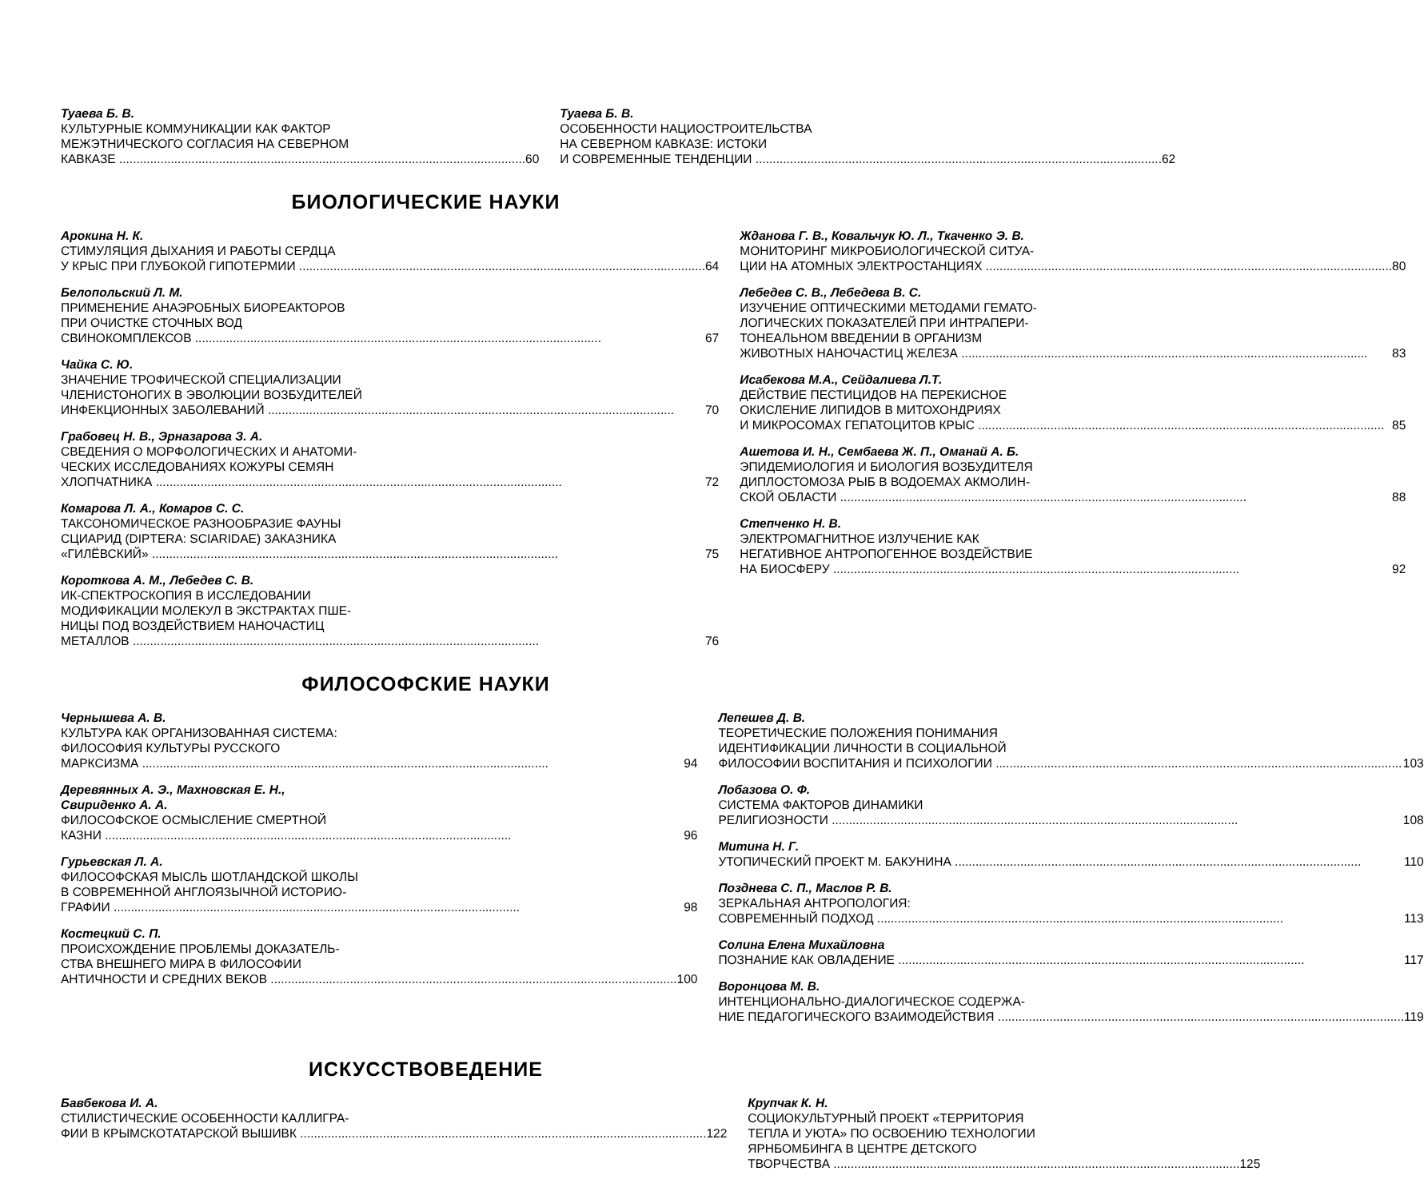Туаева Б. В.
КУЛЬТУРНЫЕ КОММУНИКАЦИИ КАК ФАКТОР
МЕЖЭТНИЧЕСКОГО СОГЛАСИЯ НА СЕВЕРНОМ
КАВКАЗЕ 60
Туаева Б. В.
ОСОБЕННОСТИ НАЦИОСТРОИТЕЛЬСТВА
НА СЕВЕРНОМ КАВКАЗЕ: ИСТОКИ
И СОВРЕМЕННЫЕ ТЕНДЕНЦИИ 62
БИОЛОГИЧЕСКИЕ НАУКИ
Арокина Н. К.
СТИМУЛЯЦИЯ ДЫХАНИЯ И РАБОТЫ СЕРДЦА
У КРЫС ПРИ ГЛУБОКОЙ ГИПОТЕРМИИ 64
Белопольский Л. М.
ПРИМЕНЕНИЕ АНАЭРОБНЫХ БИОРЕАКТОРОВ
ПРИ ОЧИСТКЕ СТОЧНЫХ ВОД
СВИНОКОМПЛЕКСОВ 67
Чайка С. Ю.
ЗНАЧЕНИЕ ТРОФИЧЕСКОЙ СПЕЦИАЛИЗАЦИИ
ЧЛЕНИСТОНОГИХ В ЭВОЛЮЦИИ ВОЗБУДИТЕЛЕЙ
ИНФЕКЦИОННЫХ ЗАБОЛЕВАНИЙ 70
Грабовец Н. В., Эрназарова З. А.
СВЕДЕНИЯ О МОРФОЛОГИЧЕСКИХ И АНАТОМИ-
ЧЕСКИХ ИССЛЕДОВАНИЯХ КОЖУРЫ СЕМЯН
ХЛОПЧАТНИКА 72
Комарова Л. А., Комаров С. С.
ТАКСОНОМИЧЕСКОЕ РАЗНООБРАЗИЕ ФАУНЫ
СЦИАРИД (DIPTERA: SCIARIDAE) ЗАКАЗНИКА
«ГИЛЁВСКИЙ» 75
Короткова А. М., Лебедев С. В.
ИК-СПЕКТРОСКОПИЯ В ИССЛЕДОВАНИИ
МОДИФИКАЦИИ МОЛЕКУЛ В ЭКСТРАКТАХ ПШЕ-
НИЦЫ ПОД ВОЗДЕЙСТВИЕМ НАНОЧАСТИЦ
МЕТАЛЛОВ 76
Жданова Г. В., Ковальчук Ю. Л., Ткаченко Э. В.
МОНИТОРИНГ МИКРОБИОЛОГИЧЕСКОЙ СИТУА-
ЦИИ НА АТОМНЫХ ЭЛЕКТРОСТАНЦИЯХ 80
Лебедев С. В., Лебедева В. С.
ИЗУЧЕНИЕ ОПТИЧЕСКИМИ МЕТОДАМИ ГЕМАТО-
ЛОГИЧЕСКИХ ПОКАЗАТЕЛЕЙ ПРИ ИНТРАПЕРИ-
ТОНЕАЛЬНОМ ВВЕДЕНИИ В ОРГАНИЗМ
ЖИВОТНЫХ НАНОЧАСТИЦ ЖЕЛЕЗА 83
Исабекова М.А., Сейдалиева Л.Т.
ДЕЙСТВИЕ ПЕСТИЦИДОВ НА ПЕРЕКИСНОЕ
ОКИСЛЕНИЕ ЛИПИДОВ В МИТОХОНДРИЯХ
И МИКРОСОМАХ ГЕПАТОЦИТОВ КРЫС 85
Ашетова И. Н., Сембаева Ж. П., Оманай А. Б.
ЭПИДЕМИОЛОГИЯ И БИОЛОГИЯ ВОЗБУДИТЕЛЯ
ДИПЛОСТОМОЗА РЫБ В ВОДОЕМАХ АКМОЛИН-
СКОЙ ОБЛАСТИ 88
Степченко Н. В.
ЭЛЕКТРОМАГНИТНОЕ ИЗЛУЧЕНИЕ КАК
НЕГАТИВНОЕ АНТРОПОГЕННОЕ ВОЗДЕЙСТВИЕ
НА БИОСФЕРУ 92
ФИЛОСОФСКИЕ НАУКИ
Чернышева А. В.
КУЛЬТУРА КАК ОРГАНИЗОВАННАЯ СИСТЕМА:
ФИЛОСОФИЯ КУЛЬТУРЫ РУССКОГО
МАРКСИЗМА 94
Деревянных А. Э., Махновская Е. Н.,
Свириденко А. А.
ФИЛОСОФСКОЕ ОСМЫСЛЕНИЕ СМЕРТНОЙ
КАЗНИ 96
Гурьевская Л. А.
ФИЛОСОФСКАЯ МЫСЛЬ ШОТЛАНДСКОЙ ШКОЛЫ
В СОВРЕМЕННОЙ АНГЛОЯЗЫЧНОЙ ИСТОРИО-
ГРАФИИ 98
Костецкий С. П.
ПРОИСХОЖДЕНИЕ ПРОБЛЕМЫ ДОКАЗАТЕЛЬ-
СТВА ВНЕШНЕГО МИРА В ФИЛОСОФИИ
АНТИЧНОСТИ И СРЕДНИХ ВЕКОВ 100
Лепешев Д. В.
ТЕОРЕТИЧЕСКИЕ ПОЛОЖЕНИЯ ПОНИМАНИЯ
ИДЕНТИФИКАЦИИ ЛИЧНОСТИ В СОЦИАЛЬНОЙ
ФИЛОСОФИИ ВОСПИТАНИЯ И ПСИХОЛОГИИ 103
Лобазова О. Ф.
СИСТЕМА ФАКТОРОВ ДИНАМИКИ
РЕЛИГИОЗНОСТИ 108
Митина Н. Г.
УТОПИЧЕСКИЙ ПРОЕКТ М. БАКУНИНА 110
Позднева С. П., Маслов Р. В.
ЗЕРКАЛЬНАЯ АНТРОПОЛОГИЯ:
СОВРЕМЕННЫЙ ПОДХОД 113
Солина Елена Михайловна
ПОЗНАНИЕ КАК ОВЛАДЕНИЕ 117
Воронцова М. В.
ИНТЕНЦИОНАЛЬНО-ДИАЛОГИЧЕСКОЕ СОДЕРЖА-
НИЕ ПЕДАГОГИЧЕСКОГО ВЗАИМОДЕЙСТВИЯ 119
ИСКУССТВОВЕДЕНИЕ
Бавбекова И. А.
СТИЛИСТИЧЕСКИЕ ОСОБЕННОСТИ КАЛЛИГРА-
ФИИ В КРЫМСКОТАТАРСКОЙ ВЫШИВК 122
Крупчак К. Н.
СОЦИОКУЛЬТУРНЫЙ ПРОЕКТ «ТЕРРИТОРИЯ
ТЕПЛА И УЮТА» ПО ОСВОЕНИЮ ТЕХНОЛОГИИ
ЯРНБОМБИНГА В ЦЕНТРЕ ДЕТСКОГО
ТВОРЧЕСТВА 125